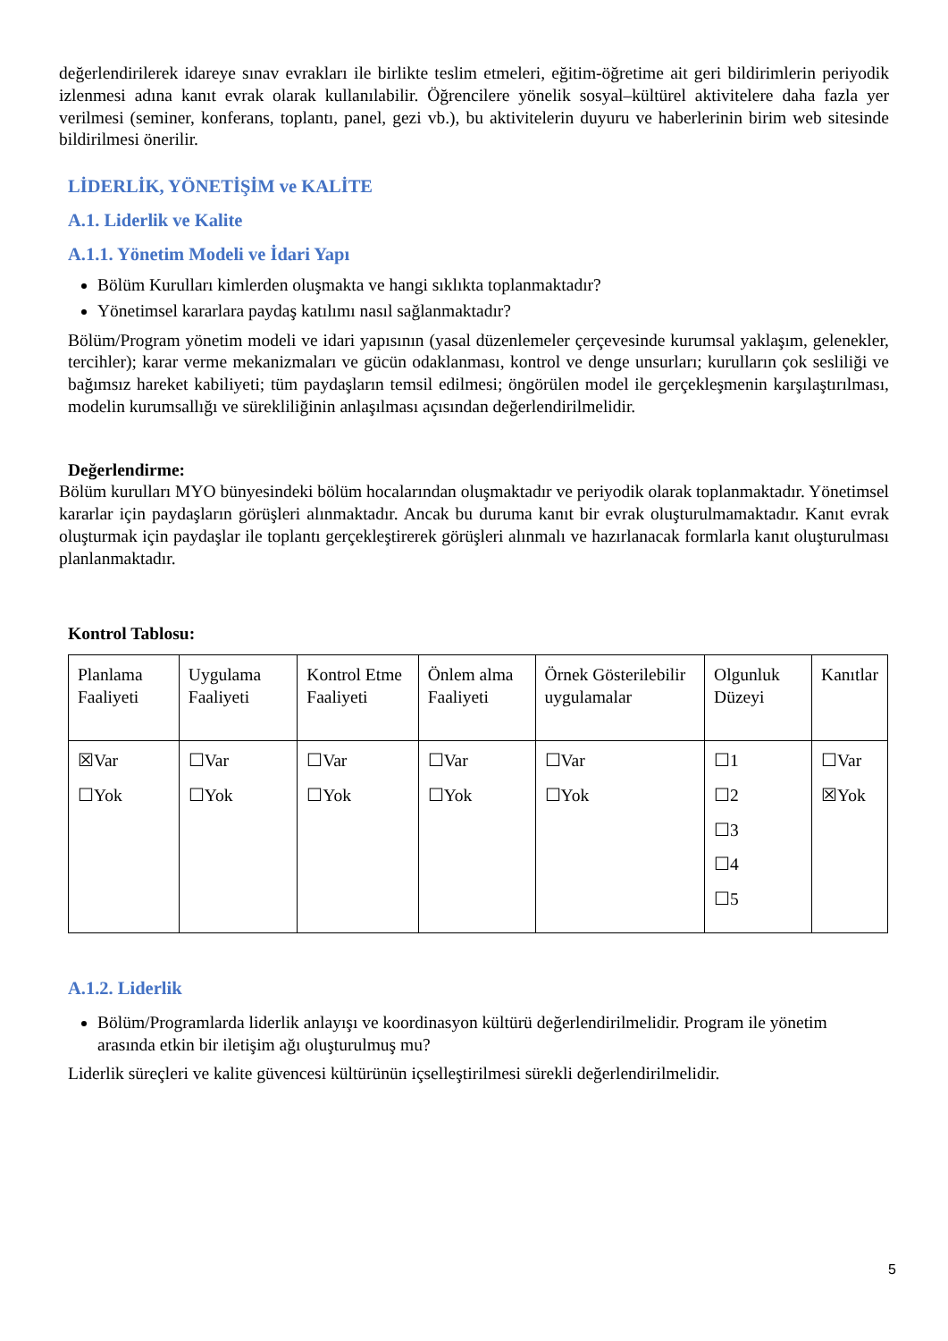değerlendirilerek idareye sınav evrakları ile birlikte teslim etmeleri, eğitim-öğretime ait geri bildirimlerin periyodik izlenmesi adına kanıt evrak olarak kullanılabilir. Öğrencilere yönelik sosyal–kültürel aktivitelere daha fazla yer verilmesi (seminer, konferans, toplantı, panel, gezi vb.), bu aktivitelerin duyuru ve haberlerinin birim web sitesinde bildirilmesi önerilir.
LİDERLİK, YÖNETİŞİM ve KALİTE
A.1. Liderlik ve Kalite
A.1.1. Yönetim Modeli ve İdari Yapı
Bölüm Kurulları kimlerden oluşmakta ve hangi sıklıkta toplanmaktadır?
Yönetimsel kararlara paydaş katılımı nasıl sağlanmaktadır?
Bölüm/Program yönetim modeli ve idari yapısının (yasal düzenlemeler çerçevesinde kurumsal yaklaşım, gelenekler, tercihler); karar verme mekanizmaları ve gücün odaklanması, kontrol ve denge unsurları; kurulların çok sesliliği ve bağımsız hareket kabiliyeti; tüm paydaşların temsil edilmesi; öngörülen model ile gerçekleşmenin karşılaştırılması, modelin kurumsallığı ve sürekliliğinin anlaşılması açısından değerlendirilmelidir.
Değerlendirme:
Bölüm kurulları MYO bünyesindeki bölüm hocalarından oluşmaktadır ve periyodik olarak toplanmaktadır. Yönetimsel kararlar için paydaşların görüşleri alınmaktadır. Ancak bu duruma kanıt bir evrak oluşturulmamaktadır. Kanıt evrak oluşturmak için paydaşlar ile toplantı gerçekleştirerek görüşleri alınmalı ve hazırlanacak formlarla kanıt oluşturulması planlanmaktadır.
Kontrol Tablosu:
| Planlama Faaliyeti | Uygulama Faaliyeti | Kontrol Etme Faaliyeti | Önlem alma Faaliyeti | Örnek Gösterilebilir uygulamalar | Olgunluk Düzeyi | Kanıtlar |
| ☒Var ☐Yok | ☐Var ☐Yok | ☐Var ☐Yok | ☐Var ☐Yok | ☐Var ☐Yok | ☐1 ☐2 ☐3 ☐4 ☐5 | ☐Var ☒Yok |
A.1.2. Liderlik
Bölüm/Programlarda liderlik anlayışı ve koordinasyon kültürü değerlendirilmelidir. Program ile yönetim arasında etkin bir iletişim ağı oluşturulmuş mu?
Liderlik süreçleri ve kalite güvencesi kültürünün içselleştirilmesi sürekli değerlendirilmelidir.
5